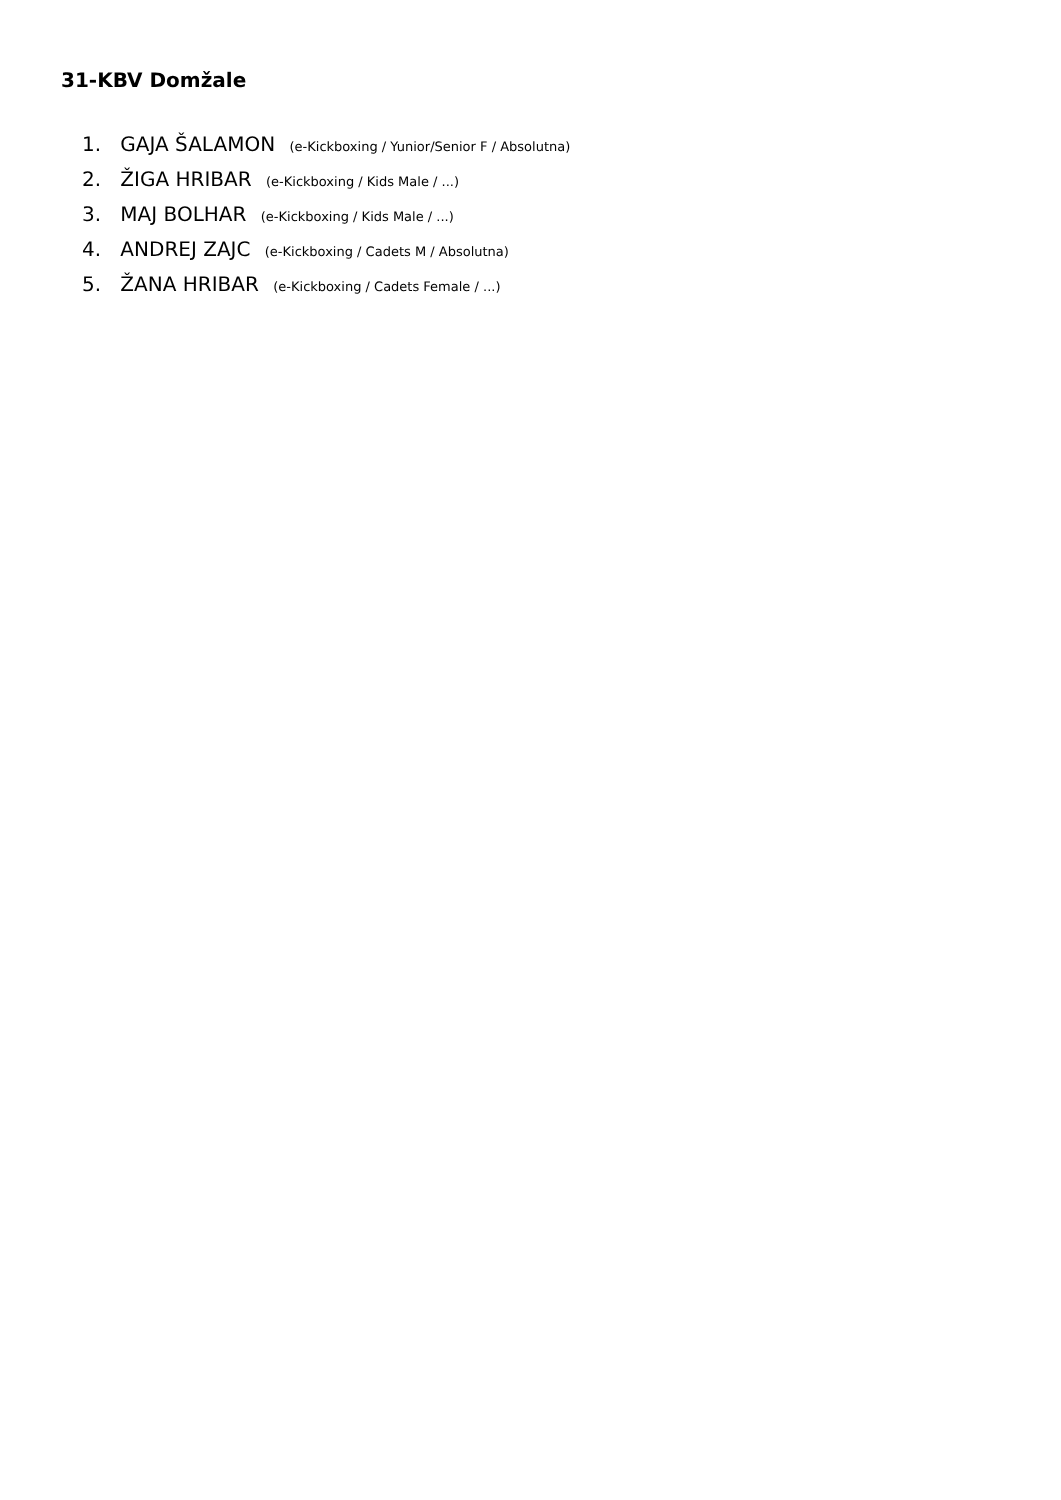31-KBV Domžale
1. GAJA ŠALAMON (e-Kickboxing / Yunior/Senior F / Absolutna)
2. ŽIGA HRIBAR (e-Kickboxing / Kids Male / ...)
3. MAJ BOLHAR (e-Kickboxing / Kids Male / ...)
4. ANDREJ ZAJC (e-Kickboxing / Cadets M / Absolutna)
5. ŽANA HRIBAR (e-Kickboxing / Cadets Female / ...)